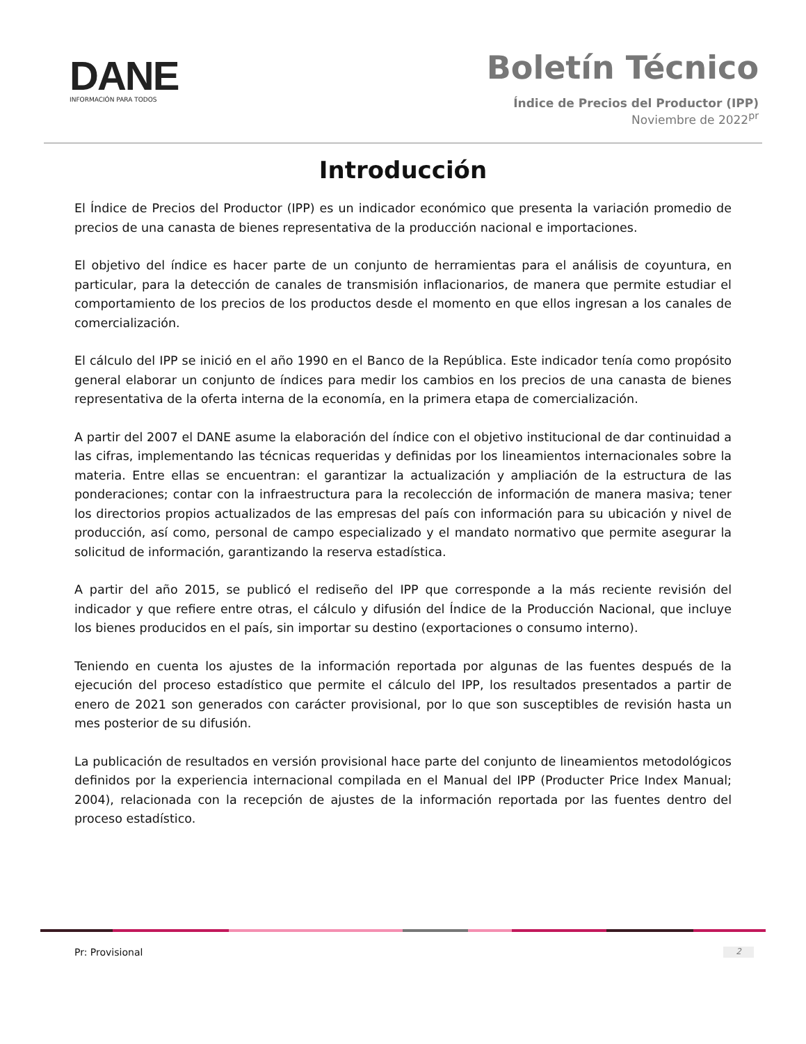DANE
INFORMACIÓN PARA TODOS
Boletín Técnico
Índice de Precios del Productor (IPP)
Noviembre de 2022<sup>pr</sup>
Introducción
El Índice de Precios del Productor (IPP) es un indicador económico que presenta la variación promedio de precios de una canasta de bienes representativa de la producción nacional e importaciones.
El objetivo del índice es hacer parte de un conjunto de herramientas para el análisis de coyuntura, en particular, para la detección de canales de transmisión inflacionarios, de manera que permite estudiar el comportamiento de los precios de los productos desde el momento en que ellos ingresan a los canales de comercialización.
El cálculo del IPP se inició en el año 1990 en el Banco de la República. Este indicador tenía como propósito general elaborar un conjunto de índices para medir los cambios en los precios de una canasta de bienes representativa de la oferta interna de la economía, en la primera etapa de comercialización.
A partir del 2007 el DANE asume la elaboración del índice con el objetivo institucional de dar continuidad a las cifras, implementando las técnicas requeridas y definidas por los lineamientos internacionales sobre la materia. Entre ellas se encuentran: el garantizar la actualización y ampliación de la estructura de las ponderaciones; contar con la infraestructura para la recolección de información de manera masiva; tener los directorios propios actualizados de las empresas del país con información para su ubicación y nivel de producción, así como, personal de campo especializado y el mandato normativo que permite asegurar la solicitud de información, garantizando la reserva estadística.
A partir del año 2015, se publicó el rediseño del IPP que corresponde a la más reciente revisión del indicador y que refiere entre otras, el cálculo y difusión del Índice de la Producción Nacional, que incluye los bienes producidos en el país, sin importar su destino (exportaciones o consumo interno).
Teniendo en cuenta los ajustes de la información reportada por algunas de las fuentes después de la ejecución del proceso estadístico que permite el cálculo del IPP, los resultados presentados a partir de enero de 2021 son generados con carácter provisional, por lo que son susceptibles de revisión hasta un mes posterior de su difusión.
La publicación de resultados en versión provisional hace parte del conjunto de lineamientos metodológicos definidos por la experiencia internacional compilada en el Manual del IPP (Producter Price Index Manual; 2004), relacionada con la recepción de ajustes de la información reportada por las fuentes dentro del proceso estadístico.
Pr: Provisional 2